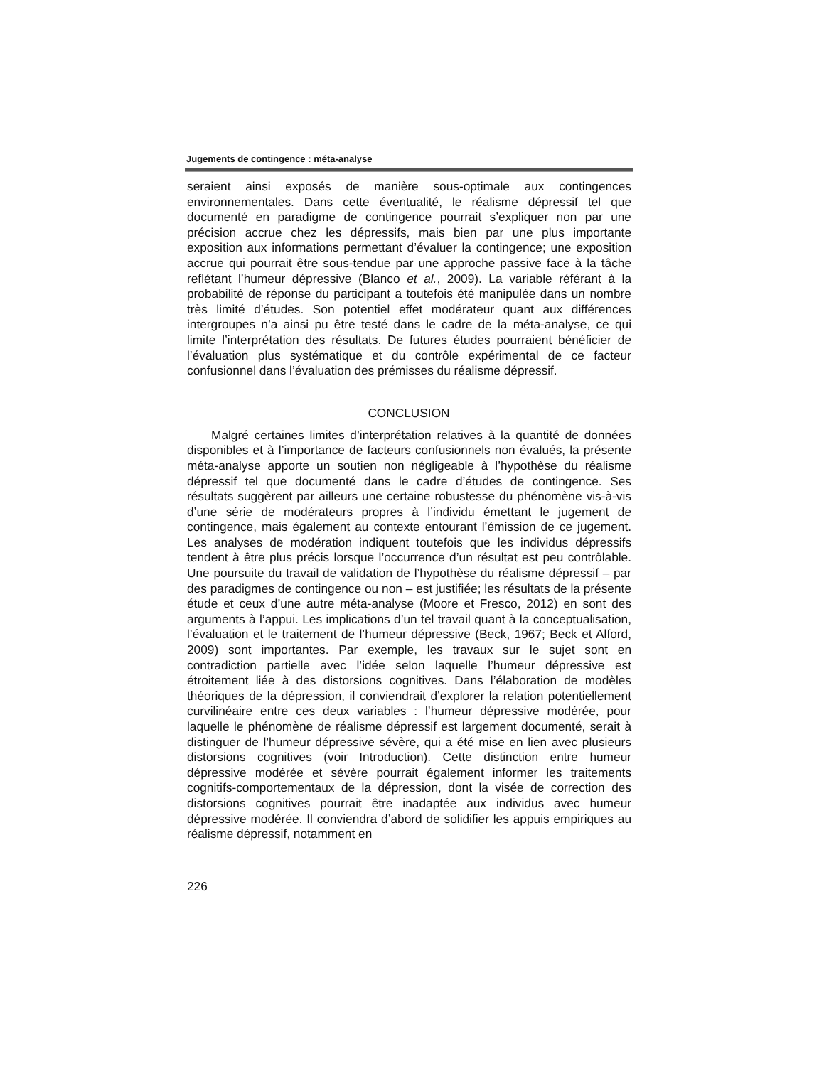Jugements de contingence : méta-analyse
seraient ainsi exposés de manière sous-optimale aux contingences environnementales. Dans cette éventualité, le réalisme dépressif tel que documenté en paradigme de contingence pourrait s’expliquer non par une précision accrue chez les dépressifs, mais bien par une plus importante exposition aux informations permettant d’évaluer la contingence; une exposition accrue qui pourrait être sous-tendue par une approche passive face à la tâche reflétant l’humeur dépressive (Blanco et al., 2009). La variable référant à la probabilité de réponse du participant a toutefois été manipulée dans un nombre très limité d’études. Son potentiel effet modérateur quant aux différences intergroupes n’a ainsi pu être testé dans le cadre de la méta-analyse, ce qui limite l’interprétation des résultats. De futures études pourraient bénéficier de l’évaluation plus systématique et du contrôle expérimental de ce facteur confusionnel dans l’évaluation des prémisses du réalisme dépressif.
CONCLUSION
Malgré certaines limites d’interprétation relatives à la quantité de données disponibles et à l’importance de facteurs confusionnels non évalués, la présente méta-analyse apporte un soutien non négligeable à l’hypothèse du réalisme dépressif tel que documenté dans le cadre d’études de contingence. Ses résultats suggèrent par ailleurs une certaine robustesse du phénomène vis-à-vis d’une série de modérateurs propres à l’individu émettant le jugement de contingence, mais également au contexte entourant l’émission de ce jugement. Les analyses de modération indiquent toutefois que les individus dépressifs tendent à être plus précis lorsque l’occurrence d’un résultat est peu contrôlable. Une poursuite du travail de validation de l’hypothèse du réalisme dépressif – par des paradigmes de contingence ou non – est justifiée; les résultats de la présente étude et ceux d’une autre méta-analyse (Moore et Fresco, 2012) en sont des arguments à l’appui. Les implications d’un tel travail quant à la conceptualisation, l’évaluation et le traitement de l’humeur dépressive (Beck, 1967; Beck et Alford, 2009) sont importantes. Par exemple, les travaux sur le sujet sont en contradiction partielle avec l’idée selon laquelle l’humeur dépressive est étroitement liée à des distorsions cognitives. Dans l’élaboration de modèles théoriques de la dépression, il conviendrait d’explorer la relation potentiellement curvilinéaire entre ces deux variables : l’humeur dépressive modérée, pour laquelle le phénomène de réalisme dépressif est largement documenté, serait à distinguer de l’humeur dépressive sévère, qui a été mise en lien avec plusieurs distorsions cognitives (voir Introduction). Cette distinction entre humeur dépressive modérée et sévère pourrait également informer les traitements cognitifs-comportementaux de la dépression, dont la visée de correction des distorsions cognitives pourrait être inadaptée aux individus avec humeur dépressive modérée. Il conviendra d’abord de solidifier les appuis empiriques au réalisme dépressif, notamment en
226